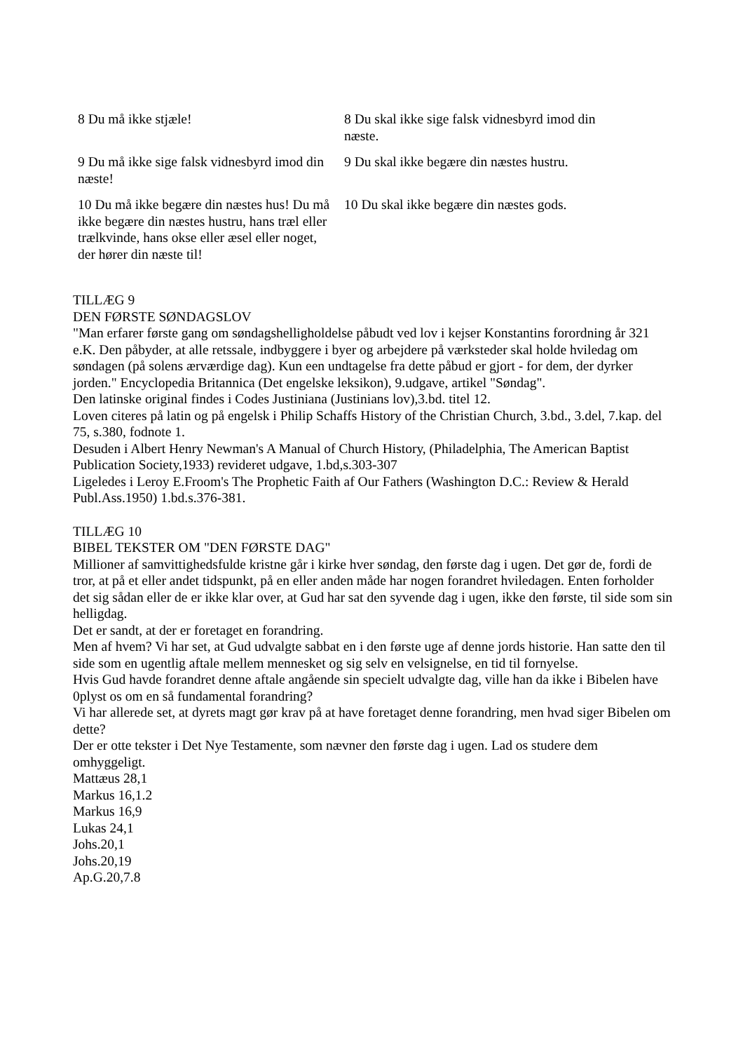| 8 Du må ikke stjæle! | 8 Du skal ikke sige falsk vidnesbyrd imod din næste. |
| 9 Du må ikke sige falsk vidnesbyrd imod din næste! | 9 Du skal ikke begære din næstes hustru. |
| 10 Du må ikke begære din næstes hus! Du må ikke begære din næstes hustru, hans træl eller trælkvinde, hans okse eller æsel eller noget, der hører din næste til! | 10 Du skal ikke begære din næstes gods. |
TILLÆG 9
DEN FØRSTE SØNDAGSLOV
"Man erfarer første gang om søndagshelligholdelse påbudt ved lov i kejser Konstantins forordning år 321 e.K. Den påbyder, at alle retssale, indbyggere i byer og arbejdere på værksteder skal holde hviledag om søndagen (på solens ærværdige dag). Kun een undtagelse fra dette påbud er gjort - for dem, der dyrker jorden." Encyclopedia Britannica (Det engelske leksikon), 9.udgave, artikel "Søndag".
Den latinske original findes i Codes Justiniana (Justinians lov),3.bd. titel 12.
Loven citeres på latin og på engelsk i Philip Schaffs History of the Christian Church, 3.bd., 3.del, 7.kap. del 75, s.380, fodnote 1.
Desuden i Albert Henry Newman's A Manual of Church History, (Philadelphia, The American Baptist Publication Society,1933) revideret udgave, 1.bd,s.303-307
Ligeledes i Leroy E.Froom's The Prophetic Faith af Our Fathers (Washington D.C.: Review & Herald Publ.Ass.1950) 1.bd.s.376-381.
TILLÆG 10
BIBEL TEKSTER OM "DEN FØRSTE DAG"
Millioner af samvittighedsfulde kristne går i kirke hver søndag, den første dag i ugen. Det gør de, fordi de tror, at på et eller andet tidspunkt, på en eller anden måde har nogen forandret hviledagen. Enten forholder det sig sådan eller de er ikke klar over, at Gud har sat den syvende dag i ugen, ikke den første, til side som sin helligdag.
Det er sandt, at der er foretaget en forandring.
Men af hvem? Vi har set, at Gud udvalgte sabbat en i den første uge af denne jords historie. Han satte den til side som en ugentlig aftale mellem mennesket og sig selv en velsignelse, en tid til fornyelse.
Hvis Gud havde forandret denne aftale angående sin specielt udvalgte dag, ville han da ikke i Bibelen have 0plyst os om en så fundamental forandring?
Vi har allerede set, at dyrets magt gør krav på at have foretaget denne forandring, men hvad siger Bibelen om dette?
Der er otte tekster i Det Nye Testamente, som nævner den første dag i ugen. Lad os studere dem omhyggeligt.
Mattæus 28,1
Markus 16,1.2
Markus 16,9
Lukas 24,1
Johs.20,1
Johs.20,19
Ap.G.20,7.8